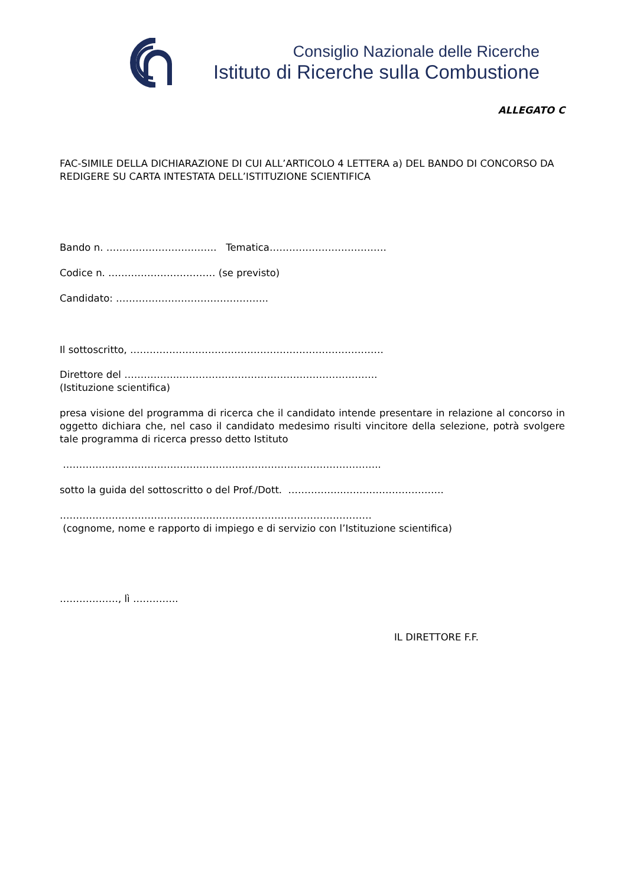Consiglio Nazionale delle Ricerche
Istituto di Ricerche sulla Combustione
ALLEGATO C
FAC-SIMILE DELLA DICHIARAZIONE DI CUI ALL’ARTICOLO 4 LETTERA a) DEL BANDO DI CONCORSO DA REDIGERE SU CARTA INTESTATA DELL’ISTITUZIONE SCIENTIFICA
Bando n. ……………………………. Tematica………………………………
Codice n. …………………………… (se previsto)
Candidato: ………………………………………..
Il sottoscritto, ……………………………………………………………………
Direttore del ……………..…………………………………………………….
(Istituzione scientifica)
presa visione del programma di ricerca che il candidato intende presentare in relazione al concorso in oggetto dichiara che, nel caso il candidato medesimo risulti vincitore della selezione, potrà svolgere tale programma di ricerca presso detto Istituto
……………………………………………………………………………………..
sotto la guida del sottoscritto o del Prof./Dott. ……………..………………………….
……………………………………………………………………………………
(cognome, nome e rapporto di impiego e di servizio con l’Istituzione scientifica)
………………, lì …………..
IL DIRETTORE F.F.